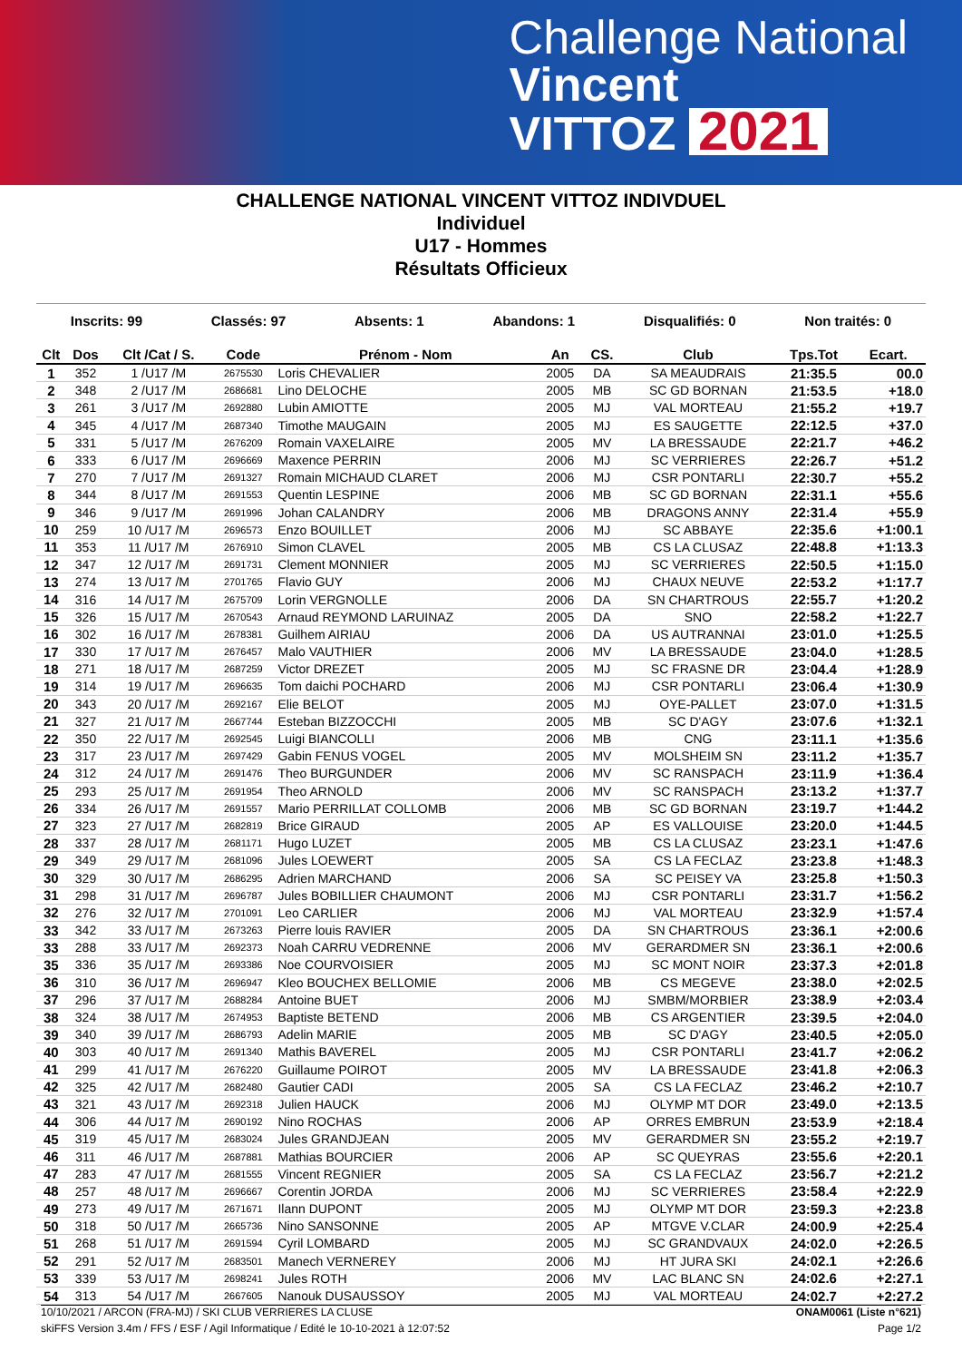Challenge National
Vincent
VITTOZ 2021
CHALLENGE NATIONAL VINCENT VITTOZ INDIVDUEL
Individuel
U17 - Hommes
Résultats Officieux
Inscrits: 99 Classés: 97 Absents: 1 Abandons: 1 Disqualifiés: 0 Non traités: 0
| Clt | Dos | Clt /Cat / S. | Code | Prénom - Nom | An | CS. | Club | Tps.Tot | Ecart. |
| --- | --- | --- | --- | --- | --- | --- | --- | --- | --- |
| 1 | 352 | 1 /U17 /M | 2675530 | Loris CHEVALIER | 2005 | DA | SA MEAUDRAIS | 21:35.5 | 00.0 |
| 2 | 348 | 2 /U17 /M | 2686681 | Lino DELOCHE | 2005 | MB | SC GD BORNAN | 21:53.5 | +18.0 |
| 3 | 261 | 3 /U17 /M | 2692880 | Lubin AMIOTTE | 2005 | MJ | VAL MORTEAU | 21:55.2 | +19.7 |
| 4 | 345 | 4 /U17 /M | 2687340 | Timothe MAUGAIN | 2005 | MJ | ES SAUGETTE | 22:12.5 | +37.0 |
| 5 | 331 | 5 /U17 /M | 2676209 | Romain VAXELAIRE | 2005 | MV | LA BRESSAUDE | 22:21.7 | +46.2 |
| 6 | 333 | 6 /U17 /M | 2696669 | Maxence PERRIN | 2006 | MJ | SC VERRIERES | 22:26.7 | +51.2 |
| 7 | 270 | 7 /U17 /M | 2691327 | Romain MICHAUD CLARET | 2006 | MJ | CSR PONTARLI | 22:30.7 | +55.2 |
| 8 | 344 | 8 /U17 /M | 2691553 | Quentin LESPINE | 2006 | MB | SC GD BORNAN | 22:31.1 | +55.6 |
| 9 | 346 | 9 /U17 /M | 2691996 | Johan CALANDRY | 2006 | MB | DRAGONS ANNY | 22:31.4 | +55.9 |
| 10 | 259 | 10 /U17 /M | 2696573 | Enzo BOUILLET | 2006 | MJ | SC ABBAYE | 22:35.6 | +1:00.1 |
| 11 | 353 | 11 /U17 /M | 2676910 | Simon CLAVEL | 2005 | MB | CS LA CLUSAZ | 22:48.8 | +1:13.3 |
| 12 | 347 | 12 /U17 /M | 2691731 | Clement MONNIER | 2005 | MJ | SC VERRIERES | 22:50.5 | +1:15.0 |
| 13 | 274 | 13 /U17 /M | 2701765 | Flavio GUY | 2006 | MJ | CHAUX NEUVE | 22:53.2 | +1:17.7 |
| 14 | 316 | 14 /U17 /M | 2675709 | Lorin VERGNOLLE | 2006 | DA | SN CHARTROUS | 22:55.7 | +1:20.2 |
| 15 | 326 | 15 /U17 /M | 2670543 | Arnaud REYMOND LARUINAZ | 2005 | DA | SNO | 22:58.2 | +1:22.7 |
| 16 | 302 | 16 /U17 /M | 2678381 | Guilhem AIRIAU | 2006 | DA | US AUTRANNAI | 23:01.0 | +1:25.5 |
| 17 | 330 | 17 /U17 /M | 2676457 | Malo VAUTHIER | 2006 | MV | LA BRESSAUDE | 23:04.0 | +1:28.5 |
| 18 | 271 | 18 /U17 /M | 2687259 | Victor DREZET | 2005 | MJ | SC FRASNE DR | 23:04.4 | +1:28.9 |
| 19 | 314 | 19 /U17 /M | 2696635 | Tom daichi POCHARD | 2006 | MJ | CSR PONTARLI | 23:06.4 | +1:30.9 |
| 20 | 343 | 20 /U17 /M | 2692167 | Elie BELOT | 2005 | MJ | OYE-PALLET | 23:07.0 | +1:31.5 |
| 21 | 327 | 21 /U17 /M | 2667744 | Esteban BIZZOCCHI | 2005 | MB | SC D'AGY | 23:07.6 | +1:32.1 |
| 22 | 350 | 22 /U17 /M | 2692545 | Luigi BIANCOLLI | 2006 | MB | CNG | 23:11.1 | +1:35.6 |
| 23 | 317 | 23 /U17 /M | 2697429 | Gabin FENUS VOGEL | 2005 | MV | MOLSHEIM SN | 23:11.2 | +1:35.7 |
| 24 | 312 | 24 /U17 /M | 2691476 | Theo BURGUNDER | 2006 | MV | SC RANSPACH | 23:11.9 | +1:36.4 |
| 25 | 293 | 25 /U17 /M | 2691954 | Theo ARNOLD | 2006 | MV | SC RANSPACH | 23:13.2 | +1:37.7 |
| 26 | 334 | 26 /U17 /M | 2691557 | Mario PERRILLAT COLLOMB | 2006 | MB | SC GD BORNAN | 23:19.7 | +1:44.2 |
| 27 | 323 | 27 /U17 /M | 2682819 | Brice GIRAUD | 2005 | AP | ES VALLOUISE | 23:20.0 | +1:44.5 |
| 28 | 337 | 28 /U17 /M | 2681171 | Hugo LUZET | 2005 | MB | CS LA CLUSAZ | 23:23.1 | +1:47.6 |
| 29 | 349 | 29 /U17 /M | 2681096 | Jules LOEWERT | 2005 | SA | CS LA FECLAZ | 23:23.8 | +1:48.3 |
| 30 | 329 | 30 /U17 /M | 2686295 | Adrien MARCHAND | 2006 | SA | SC PEISEY VA | 23:25.8 | +1:50.3 |
| 31 | 298 | 31 /U17 /M | 2696787 | Jules BOBILLIER CHAUMONT | 2006 | MJ | CSR PONTARLI | 23:31.7 | +1:56.2 |
| 32 | 276 | 32 /U17 /M | 2701091 | Leo CARLIER | 2006 | MJ | VAL MORTEAU | 23:32.9 | +1:57.4 |
| 33 | 342 | 33 /U17 /M | 2673263 | Pierre louis RAVIER | 2005 | DA | SN CHARTROUS | 23:36.1 | +2:00.6 |
| 33 | 288 | 33 /U17 /M | 2692373 | Noah CARRU VEDRENNE | 2006 | MV | GERARDMER SN | 23:36.1 | +2:00.6 |
| 35 | 336 | 35 /U17 /M | 2693386 | Noe COURVOISIER | 2005 | MJ | SC MONT NOIR | 23:37.3 | +2:01.8 |
| 36 | 310 | 36 /U17 /M | 2696947 | Kleo BOUCHEX BELLOMIE | 2006 | MB | CS MEGEVE | 23:38.0 | +2:02.5 |
| 37 | 296 | 37 /U17 /M | 2688284 | Antoine BUET | 2006 | MJ | SMBM/MORBIER | 23:38.9 | +2:03.4 |
| 38 | 324 | 38 /U17 /M | 2674953 | Baptiste BETEND | 2006 | MB | CS ARGENTIER | 23:39.5 | +2:04.0 |
| 39 | 340 | 39 /U17 /M | 2686793 | Adelin MARIE | 2005 | MB | SC D'AGY | 23:40.5 | +2:05.0 |
| 40 | 303 | 40 /U17 /M | 2691340 | Mathis BAVEREL | 2005 | MJ | CSR PONTARLI | 23:41.7 | +2:06.2 |
| 41 | 299 | 41 /U17 /M | 2676220 | Guillaume POIROT | 2005 | MV | LA BRESSAUDE | 23:41.8 | +2:06.3 |
| 42 | 325 | 42 /U17 /M | 2682480 | Gautier CADI | 2005 | SA | CS LA FECLAZ | 23:46.2 | +2:10.7 |
| 43 | 321 | 43 /U17 /M | 2692318 | Julien HAUCK | 2006 | MJ | OLYMP MT DOR | 23:49.0 | +2:13.5 |
| 44 | 306 | 44 /U17 /M | 2690192 | Nino ROCHAS | 2006 | AP | ORRES EMBRUN | 23:53.9 | +2:18.4 |
| 45 | 319 | 45 /U17 /M | 2683024 | Jules GRANDJEAN | 2005 | MV | GERARDMER SN | 23:55.2 | +2:19.7 |
| 46 | 311 | 46 /U17 /M | 2687881 | Mathias BOURCIER | 2006 | AP | SC QUEYRAS | 23:55.6 | +2:20.1 |
| 47 | 283 | 47 /U17 /M | 2681555 | Vincent REGNIER | 2005 | SA | CS LA FECLAZ | 23:56.7 | +2:21.2 |
| 48 | 257 | 48 /U17 /M | 2696667 | Corentin JORDA | 2006 | MJ | SC VERRIERES | 23:58.4 | +2:22.9 |
| 49 | 273 | 49 /U17 /M | 2671671 | Ilann DUPONT | 2005 | MJ | OLYMP MT DOR | 23:59.3 | +2:23.8 |
| 50 | 318 | 50 /U17 /M | 2665736 | Nino SANSONNE | 2005 | AP | MTGVE V.CLAR | 24:00.9 | +2:25.4 |
| 51 | 268 | 51 /U17 /M | 2691594 | Cyril LOMBARD | 2005 | MJ | SC GRANDVAUX | 24:02.0 | +2:26.5 |
| 52 | 291 | 52 /U17 /M | 2683501 | Manech VERNEREY | 2006 | MJ | HT JURA SKI | 24:02.1 | +2:26.6 |
| 53 | 339 | 53 /U17 /M | 2698241 | Jules ROTH | 2006 | MV | LAC BLANC SN | 24:02.6 | +2:27.1 |
| 54 | 313 | 54 /U17 /M | 2667605 | Nanouk DUSAUSSOY | 2005 | MJ | VAL MORTEAU | 24:02.7 | +2:27.2 |
10/10/2021 / ARCON (FRA-MJ) / SKI CLUB VERRIERES LA CLUSE ONAM0061 (Liste n°621)
skiFFS Version 3.4m / FFS / ESF / Agil Informatique / Edité le 10-10-2021 à 12:07:52 Page 1/2